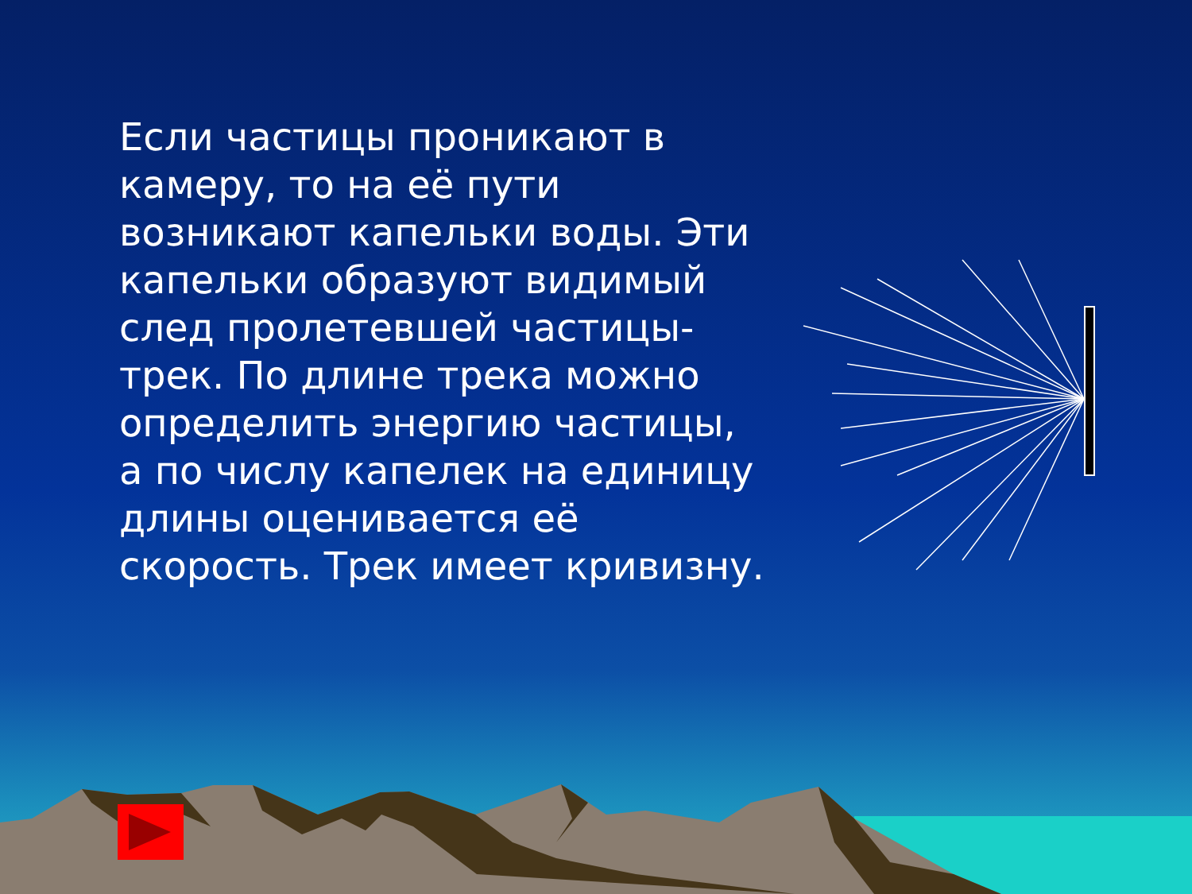Если частицы проникают в камеру, то на её пути возникают капельки воды. Эти капельки образуют видимый след пролетевшей частицы- трек. По длине трека можно определить энергию частицы, а по числу капелек на единицу длины оценивается её скорость. Трек имеет кривизну.